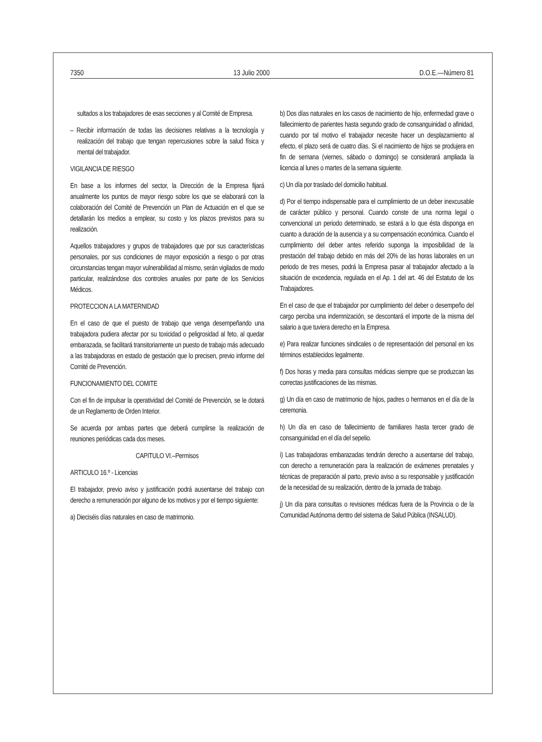7350 13 Julio 2000 D.O.E.—Número 81
sultados a los trabajadores de esas secciones y al Comité de Empresa.
– Recibir información de todas las decisiones relativas a la tecnología y realización del trabajo que tengan repercusiones sobre la salud física y mental del trabajador.
VIGILANCIA DE RIESGO
En base a los informes del sector, la Dirección de la Empresa fijará anualmente los puntos de mayor riesgo sobre los que se elaborará con la colaboración del Comité de Prevención un Plan de Actuación en el que se detallarán los medios a emplear, su costo y los plazos previstos para su realización.
Aquellos trabajadores y grupos de trabajadores que por sus características personales, por sus condiciones de mayor exposición a riesgo o por otras circunstancias tengan mayor vulnerabilidad al mismo, serán vigilados de modo particular, realizándose dos controles anuales por parte de los Servicios Médicos.
PROTECCION A LA MATERNIDAD
En el caso de que el puesto de trabajo que venga desempeñando una trabajadora pudiera afectar por su toxicidad o peligrosidad al feto, al quedar embarazada, se facilitará transitoriamente un puesto de trabajo más adecuado a las trabajadoras en estado de gestación que lo precisen, previo informe del Comité de Prevención.
FUNCIONAMIENTO DEL COMITE
Con el fin de impulsar la operatividad del Comité de Prevención, se le dotará de un Reglamento de Orden Interior.
Se acuerda por ambas partes que deberá cumplirse la realización de reuniones periódicas cada dos meses.
CAPITULO VI.–Permisos
ARTICULO 16.º - Licencias
El trabajador, previo aviso y justificación podrá ausentarse del trabajo con derecho a remuneración por alguno de los motivos y por el tiempo siguiente:
a) Dieciséis días naturales en caso de matrimonio.
b) Dos días naturales en los casos de nacimiento de hijo, enfermedad grave o fallecimiento de parientes hasta segundo grado de consanguinidad o afinidad, cuando por tal motivo el trabajador necesite hacer un desplazamiento al efecto, el plazo será de cuatro días. Si el nacimiento de hijos se produjera en fin de semana (viernes, sábado o domingo) se considerará ampliada la licencia al lunes o martes de la semana siguiente.
c) Un día por traslado del domicilio habitual.
d) Por el tiempo indispensable para el cumplimiento de un deber inexcusable de carácter público y personal. Cuando conste de una norma legal o convencional un periodo determinado, se estará a lo que ésta disponga en cuanto a duración de la ausencia y a su compensación económica. Cuando el cumplimiento del deber antes referido suponga la imposibilidad de la prestación del trabajo debido en más del 20% de las horas laborales en un periodo de tres meses, podrá la Empresa pasar al trabajador afectado a la situación de excedencia, regulada en el Ap. 1 del art. 46 del Estatuto de los Trabajadores.
En el caso de que el trabajador por cumplimiento del deber o desempeño del cargo perciba una indemnización, se descontará el importe de la misma del salario a que tuviera derecho en la Empresa.
e) Para realizar funciones sindicales o de representación del personal en los términos establecidos legalmente.
f) Dos horas y media para consultas médicas siempre que se produzcan las correctas justificaciones de las mismas.
g) Un día en caso de matrimonio de hijos, padres o hermanos en el día de la ceremonia.
h) Un día en caso de fallecimiento de familiares hasta tercer grado de consanguinidad en el día del sepelio.
i) Las trabajadoras embarazadas tendrán derecho a ausentarse del trabajo, con derecho a remuneración para la realización de exámenes prenatales y técnicas de preparación al parto, previo aviso a su responsable y justificación de la necesidad de su realización, dentro de la jornada de trabajo.
j) Un día para consultas o revisiones médicas fuera de la Provincia o de la Comunidad Autónoma dentro del sistema de Salud Pública (INSALUD).